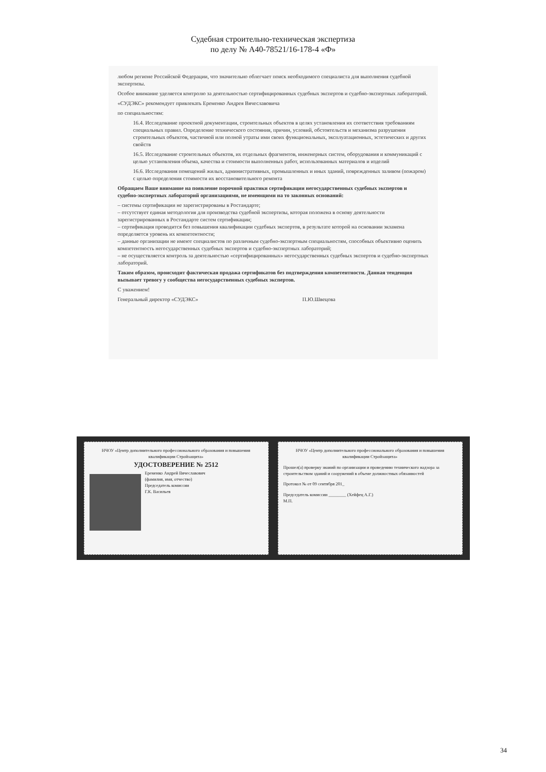Судебная строительно-техническая экспертиза
по делу № А40-78521/16-178-4 «Ф»
любом регионе Российской Федерации, что значительно облегчает поиск необходимого специалиста для выполнения судебной экспертизы.
Особое внимание уделяется контролю за деятельностью сертифицированных судебных экспертов и судебно-экспертных лабораторий.
«СУДЭКС» рекомендует привлекать Еременко Андрея Вячеславовича
по специальностям:
16.4. Исследование проектной документации, строительных объектов в целях установления их соответствия требованиям специальных правил. Определение технического состояния, причин, условий, обстоятельств и механизма разрушения строительных объектов, частичной или полной утраты ими своих функциональных, эксплуатационных, эстетических и других свойств
16.5. Исследование строительных объектов, их отдельных фрагментов, инженерных систем, оборудования и коммуникаций с целью установления объема, качества и стоимости выполненных работ, использованных материалов и изделий
16.6. Исследования помещений жилых, административных, промышленных и иных зданий, поврежденных заливом (пожаром) с целью определения стоимости их восстановительного ремонта
Обращаем Ваше внимание на появление порочной практики сертификации негосударственных судебных экспертов и судебно-экспертных лабораторий организациями, не имеющими на то законных оснований:
– системы сертификации не зарегистрированы в Ростандарте;
– отсутствует единая методология для производства судебной экспертизы, которая положена в основу деятельности зарегистрированных в Ростандарте систем сертификации;
– сертификация проводится без повышения квалификации судебных экспертов, в результате которой на основании экзамена определяется уровень их компетентности;
– данные организации не имеют специалистов по различным судебно-экспертным специальностям, способных объективно оценить компетентность негосударственных судебных экспертов и судебно-экспертных лабораторий;
– не осуществляется контроль за деятельностью «сертифицированных» негосударственных судебных экспертов и судебно-экспертных лабораторий.
Таким образом, происходит фактическая продажа сертификатов без подтверждения компетентности. Данная тенденция вызывает тревогу у сообщества негосударственных судебных экспертов.
С уважением!
Генеральный директор «СУДЭКС» П.Ю.Швецова
НЧОУ «Центр дополнительного профессионального образования и повышения квалификации Стройзащита»
УДОСТОВЕРЕНИЕ № 2512
Еременко Андрей Вячеславович
(фамилия, имя, отчество)
Председатель комиссии
Г.К. Васильев
НЧОУ «Центр дополнительного профессионального образования и повышения квалификации Стройзащита»
Прошел(а) проверку знаний по организации и проведению технического надзора за строительством зданий и сооружений в объеме должностных обязанностей
Протокол № от 09 сентября 201_
Председатель комиссии ________ (Хейфец А.Г.)
М.П.
34